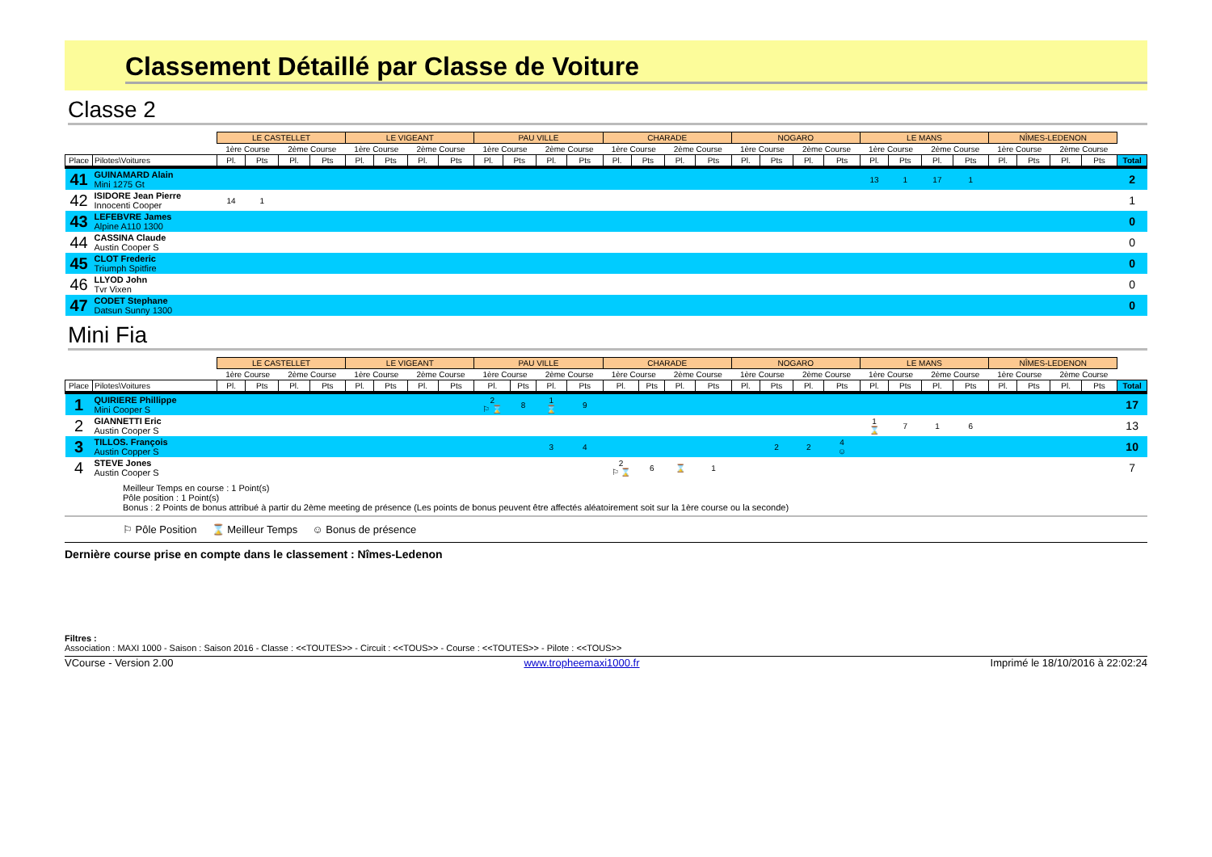Classement Détaillé par Classe de Voiture
Classe 2
| | | LE CASTELLET | | | | LE VIGEANT | | | | PAU VILLE | | | | CHARADE | | | | NOGARO | | | | LE MANS | | | | NÎMES-LEDENON | | | | |
| --- | --- | --- | --- | --- | --- | --- | --- | --- | --- | --- | --- | --- | --- | --- | --- | --- | --- | --- | --- | --- | --- | --- | --- | --- | --- | --- | --- | --- | --- | --- |
| | | 1ère Course | | 2ème Course | | 1ère Course | | 2ème Course | | 1ère Course | | 2ème Course | | 1ère Course | | 2ème Course | | 1ère Course | | 2ème Course | | 1ère Course | | 2ème Course | | 1ère Course | | 2ème Course | | |
| Place | Pilotes\Voitures | Pl. | Pts | Pl. | Pts | Pl. | Pts | Pl. | Pts | Pl. | Pts | Pl. | Pts | Pl. | Pts | Pl. | Pts | Pl. | Pts | Pl. | Pts | Pl. | Pts | Pl. | Pts | Pl. | Pts | Pl. | Pts | Total |
| 41 | GUINAMARD Alain Mini 1275 Gt | | | | | | | | | | | | | | | | | | | | | 13 | 1 | 17 | 1 | | | | | 2 |
| 42 | ISIDORE Jean Pierre Innocenti Cooper | 14 | 1 | | | | | | | | | | | | | | | | | | | | | | | | | | | 1 |
| 43 | LEFEBVRE James Alpine A110 1300 | | | | | | | | | | | | | | | | | | | | | | | | | | | | | 0 |
| 44 | CASSINA Claude Austin Cooper S | | | | | | | | | | | | | | | | | | | | | | | | | | | | | 0 |
| 45 | CLOT Frederic Triumph Spitfire | | | | | | | | | | | | | | | | | | | | | | | | | | | | | 0 |
| 46 | LLYOD John Tvr Vixen | | | | | | | | | | | | | | | | | | | | | | | | | | | | | 0 |
| 47 | CODET Stephane Datsun Sunny 1300 | | | | | | | | | | | | | | | | | | | | | | | | | | | | | 0 |
Mini Fia
| | | LE CASTELLET | | | | LE VIGEANT | | | | PAU VILLE | | | | CHARADE | | | | NOGARO | | | | LE MANS | | | | NÎMES-LEDENON | | | | |
| --- | --- | --- | --- | --- | --- | --- | --- | --- | --- | --- | --- | --- | --- | --- | --- | --- | --- | --- | --- | --- | --- | --- | --- | --- | --- | --- | --- | --- | --- | --- |
| | | 1ère Course | | 2ème Course | | 1ère Course | | 2ème Course | | 1ère Course | | 2ème Course | | 1ère Course | | 2ème Course | | 1ère Course | | 2ème Course | | 1ère Course | | 2ème Course | | 1ère Course | | 2ème Course | | |
| Place | Pilotes\Voitures | Pl. | Pts | Pl. | Pts | Pl. | Pts | Pl. | Pts | Pl. | Pts | Pl. | Pts | Pl. | Pts | Pl. | Pts | Pl. | Pts | Pl. | Pts | Pl. | Pts | Pl. | Pts | Pl. | Pts | Pl. | Pts | Total |
| 1 | QUIRIERE Phillippe Mini Cooper S | | | | | | | | | 2 ⚐ ⌛ | 8 | 1 ⌛ | 9 | | | | | | | | | | | | | | | | | 17 |
| 2 | GIANNETTI Eric Austin Cooper S | | | | | | | | | | | | | | | | | | | | | 1 ⌛ | 7 | 1 | 6 | | | | | 13 |
| 3 | TILLOS. François Austin Copper S | | | | | | | | | | | 3 | 4 | | | | | | 2 | 2 | 4 ☺ | | | | | | | | | 10 |
| 4 | STEVE Jones Austin Cooper S | | | | | | | | | | | | | 2 ⚐ ⌛ | 6 | ⌛ | 1 | | | | | | | | | | | | | 7 |
Meilleur Temps en course : 1 Point(s)
Pôle position : 1 Point(s)
Bonus : 2 Points de bonus attribué à partir du 2ème meeting de présence (Les points de bonus peuvent être affectés aléatoirement soit sur la 1ère course ou la seconde)
⚐ Pôle Position ⌛ Meilleur Temps ☺ Bonus de présence
Dernière course prise en compte dans le classement : Nîmes-Ledenon
Filtres :
Association : MAXI 1000 - Saison : Saison 2016 - Classe : <<TOUTES>> - Circuit : <<TOUS>> - Course : <<TOUTES>> - Pilote : <<TOUS>>
VCourse - Version 2.00 www.tropheemaxi1000.fr Imprimé le 18/10/2016 à 22:02:24